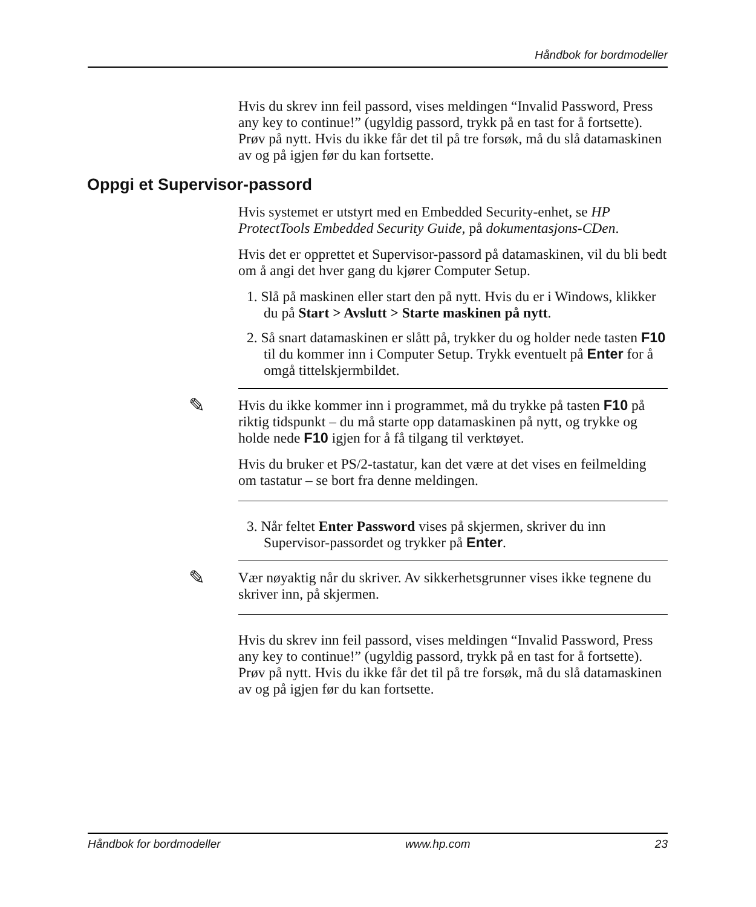Håndbok for bordmodeller
Hvis du skrev inn feil passord, vises meldingen “Invalid Password, Press any key to continue!” (ugyldig passord, trykk på en tast for å fortsette). Prøv på nytt. Hvis du ikke får det til på tre forsøk, må du slå datamaskinen av og på igjen før du kan fortsette.
Oppgi et Supervisor-passord
Hvis systemet er utstyrt med en Embedded Security-enhet, se HP ProtectTools Embedded Security Guide, på dokumentasjons-CDen.
Hvis det er opprettet et Supervisor-passord på datamaskinen, vil du bli bedt om å angi det hver gang du kjører Computer Setup.
1. Slå på maskinen eller start den på nytt. Hvis du er i Windows, klikker du på Start > Avslutt > Starte maskinen på nytt.
2. Så snart datamaskinen er slått på, trykker du og holder nede tasten F10 til du kommer inn i Computer Setup. Trykk eventuelt på Enter for å omgå tittelskjermbildet.
✎
Hvis du ikke kommer inn i programmet, må du trykke på tasten F10 på riktig tidspunkt – du må starte opp datamaskinen på nytt, og trykke og holde nede F10 igjen for å få tilgang til verktøyet.
Hvis du bruker et PS/2-tastatur, kan det være at det vises en feilmelding om tastatur – se bort fra denne meldingen.
3. Når feltet Enter Password vises på skjermen, skriver du inn Supervisor-passordet og trykker på Enter.
✎
Vær nøyaktig når du skriver. Av sikkerhetsgrunner vises ikke tegnene du skriver inn, på skjermen.
Hvis du skrev inn feil passord, vises meldingen “Invalid Password, Press any key to continue!” (ugyldig passord, trykk på en tast for å fortsette). Prøv på nytt. Hvis du ikke får det til på tre forsøk, må du slå datamaskinen av og på igjen før du kan fortsette.
Håndbok for bordmodeller www.hp.com 23